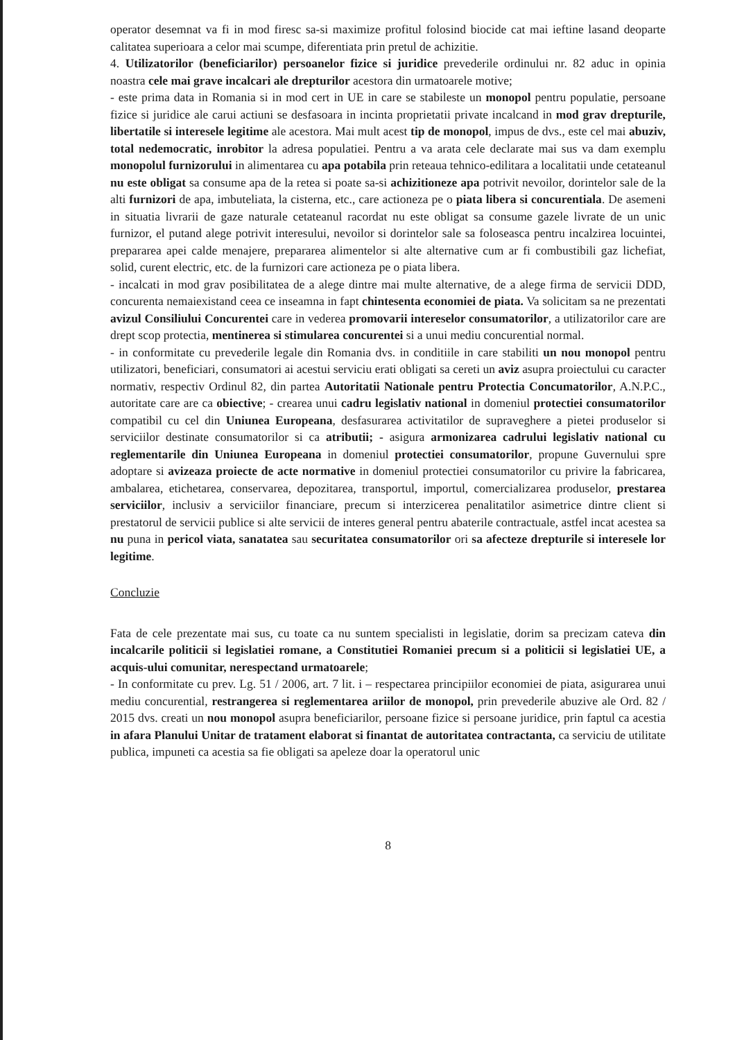operator desemnat va fi in mod firesc sa-si maximize profitul folosind biocide cat mai ieftine lasand deoparte calitatea superioara a celor mai scumpe, diferentiata prin pretul de achizitie.
4. Utilizatorilor (beneficiarilor) persoanelor fizice si juridice prevederile ordinului nr. 82 aduc in opinia noastra cele mai grave incalcari ale drepturilor acestora din urmatoarele motive;
- este prima data in Romania si in mod cert in UE in care se stabileste un monopol pentru populatie, persoane fizice si juridice ale carui actiuni se desfasoara in incinta proprietatii private incalcand in mod grav drepturile, libertatile si interesele legitime ale acestora. Mai mult acest tip de monopol, impus de dvs., este cel mai abuziv, total nedemocratic, inrobitor la adresa populatiei. Pentru a va arata cele declarate mai sus va dam exemplu monopolul furnizorului in alimentarea cu apa potabila prin reteaua tehnico-edilitara a localitatii unde cetateanul nu este obligat sa consume apa de la retea si poate sa-si achizitioneze apa potrivit nevoilor, dorintelor sale de la alti furnizori de apa, imbuteliata, la cisterna, etc., care actioneza pe o piata libera si concurentiala. De asemeni in situatia livrarii de gaze naturale cetateanul racordat nu este obligat sa consume gazele livrate de un unic furnizor, el putand alege potrivit interesului, nevoilor si dorintelor sale sa foloseasca pentru incalzirea locuintei, prepararea apei calde menajere, prepararea alimentelor si alte alternative cum ar fi combustibili gaz lichefiat, solid, curent electric, etc. de la furnizori care actioneza pe o piata libera.
- incalcati in mod grav posibilitatea de a alege dintre mai multe alternative, de a alege firma de servicii DDD, concurenta nemaiexistand ceea ce inseamna in fapt chintesenta economiei de piata. Va solicitam sa ne prezentati avizul Consiliului Concurentei care in vederea promovarii intereselor consumatorilor, a utilizatorilor care are drept scop protectia, mentinerea si stimularea concurentei si a unui mediu concurential normal.
- in conformitate cu prevederile legale din Romania dvs. in conditiile in care stabiliti un nou monopol pentru utilizatori, beneficiari, consumatori ai acestui serviciu erati obligati sa cereti un aviz asupra proiectului cu caracter normativ, respectiv Ordinul 82, din partea Autoritatii Nationale pentru Protectia Concumatorilor, A.N.P.C., autoritate care are ca obiective; - crearea unui cadru legislativ national in domeniul protectiei consumatorilor compatibil cu cel din Uniunea Europeana, desfasurarea activitatilor de supraveghere a pietei produselor si serviciilor destinate consumatorilor si ca atributii; - asigura armonizarea cadrului legislativ national cu reglementarile din Uniunea Europeana in domeniul protectiei consumatorilor, propune Guvernului spre adoptare si avizeaza proiecte de acte normative in domeniul protectiei consumatorilor cu privire la fabricarea, ambalarea, etichetarea, conservarea, depozitarea, transportul, importul, comercializarea produselor, prestarea serviciilor, inclusiv a serviciilor financiare, precum si interzicerea penalitatilor asimetrice dintre client si prestatorul de servicii publice si alte servicii de interes general pentru abaterile contractuale, astfel incat acestea sa nu puna in pericol viata, sanatatea sau securitatea consumatorilor ori sa afecteze drepturile si interesele lor legitime.
Concluzie
Fata de cele prezentate mai sus, cu toate ca nu suntem specialisti in legislatie, dorim sa precizam cateva din incalcarile politicii si legislatiei romane, a Constitutiei Romaniei precum si a politicii si legislatiei UE, a acquis-ului comunitar, nerespectand urmatoarele;
- In conformitate cu prev. Lg. 51 / 2006, art. 7 lit. i – respectarea principiilor economiei de piata, asigurarea unui mediu concurential, restrangerea si reglementarea ariilor de monopol, prin prevederile abuzive ale Ord. 82 / 2015 dvs. creati un nou monopol asupra beneficiarilor, persoane fizice si persoane juridice, prin faptul ca acestia in afara Planului Unitar de tratament elaborat si finantat de autoritatea contractanta, ca serviciu de utilitate publica, impuneti ca acestia sa fie obligati sa apeleze doar la operatorul unic
8